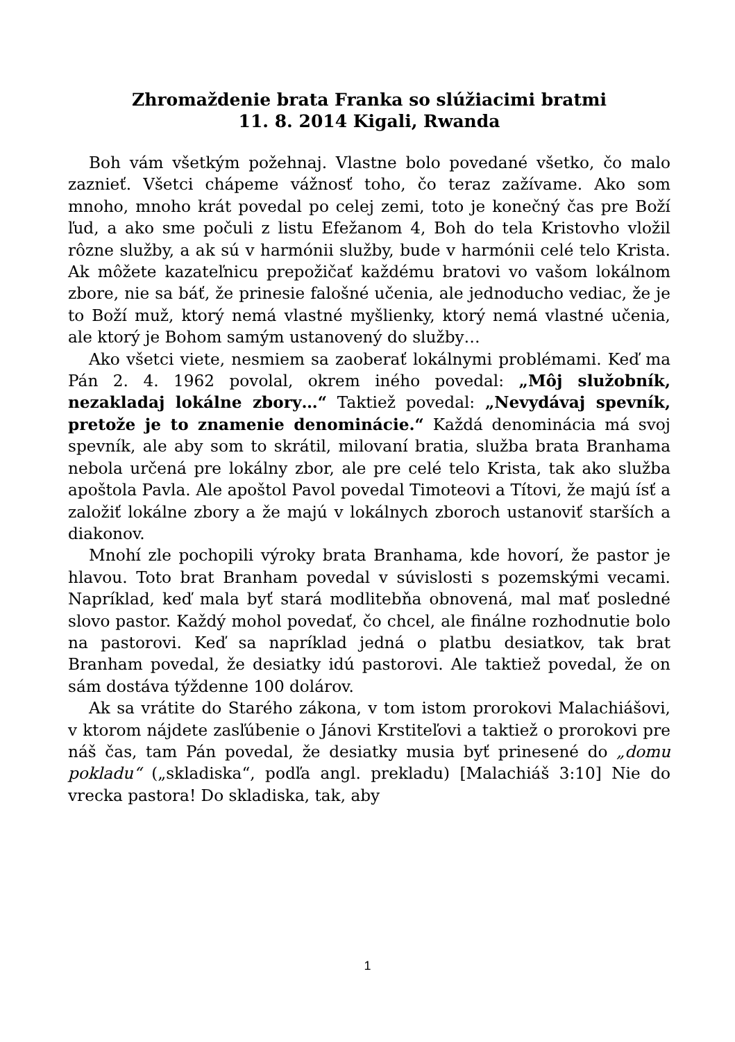Zhromaždenie brata Franka so slúžiacimi bratmi
11. 8. 2014 Kigali, Rwanda
Boh vám všetkým požehnaj. Vlastne bolo povedané všetko, čo malo zaznieť. Všetci chápeme vážnosť toho, čo teraz zažívame. Ako som mnoho, mnoho krát povedal po celej zemi, toto je konečný čas pre Boží ľud, a ako sme počuli z listu Efežanom 4, Boh do tela Kristovho vložil rôzne služby, a ak sú v harmónii služby, bude v harmónii celé telo Krista. Ak môžete kazateľnicu prepožičať každému bratovi vo vašom lokálnom zbore, nie sa báť, že prinesie falošné učenia, ale jednoducho vediac, že je to Boží muž, ktorý nemá vlastné myšlienky, ktorý nemá vlastné učenia, ale ktorý je Bohom samým ustanovený do služby…
Ako všetci viete, nesmiem sa zaoberať lokálnymi problémami. Keď ma Pán 2. 4. 1962 povolal, okrem iného povedal: „Môj služobník, nezakladaj lokálne zbory…“ Taktiež povedal: „Nevydávaj spevník, pretože je to znamenie denominácie.“ Každá denominácia má svoj spevník, ale aby som to skrátil, milovaní bratia, služba brata Branhama nebola určená pre lokálny zbor, ale pre celé telo Krista, tak ako služba apoštola Pavla. Ale apoštol Pavol povedal Timoteovi a Títovi, že majú ísť a založiť lokálne zbory a že majú v lokálnych zboroch ustanoviť starších a diakonov.
Mnohí zle pochopili výroky brata Branhama, kde hovorí, že pastor je hlavou. Toto brat Branham povedal v súvislosti s pozemskými vecami. Napríklad, keď mala byť stará modlitebňa obnovená, mal mať posledné slovo pastor. Každý mohol povedať, čo chcel, ale finálne rozhodnutie bolo na pastorovi. Keď sa napríklad jedná o platbu desiatkov, tak brat Branham povedal, že desiatky idú pastorovi. Ale taktiež povedal, že on sám dostáva týždenne 100 dolárov.
Ak sa vrátite do Starého zákona, v tom istom prorokovi Malachiášovi, v ktorom nájdete zasľúbenie o Jánovi Krstiteľovi a taktiež o prorokovi pre náš čas, tam Pán povedal, že desiatky musia byť prinesené do „domu pokladu“ („skladiska“, podľa angl. prekladu) [Malachiáš 3:10] Nie do vrecka pastora! Do skladiska, tak, aby
1